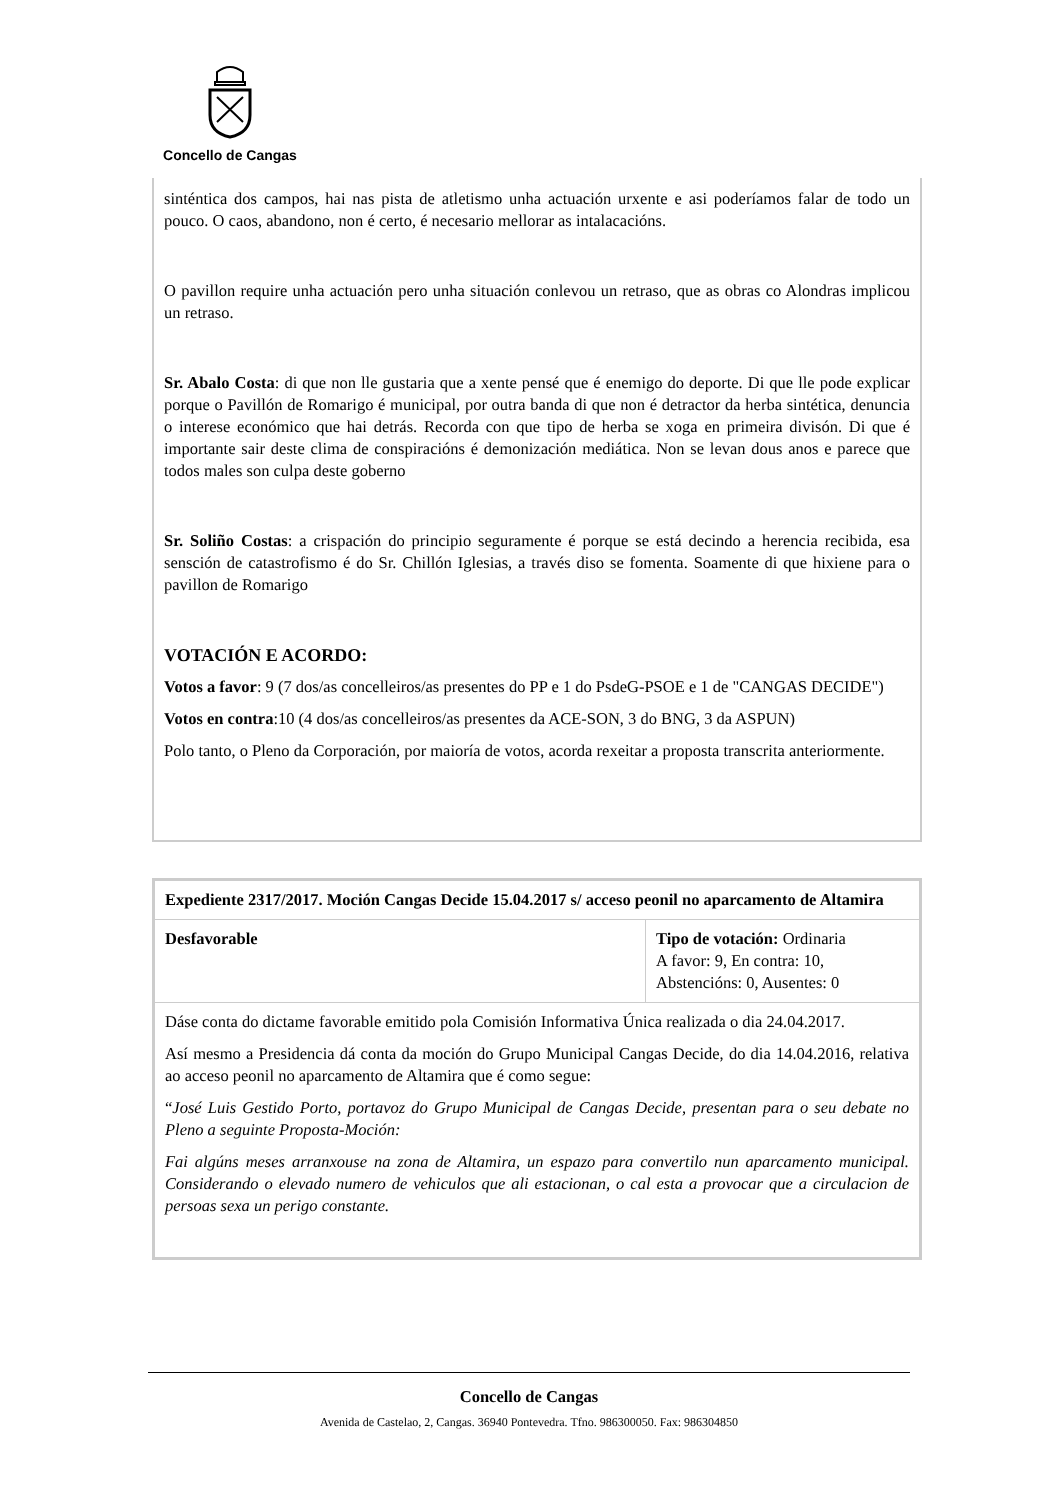Concello de Cangas
sinténtica dos campos, hai nas pista de atletismo unha actuación urxente e asi poderíamos falar de todo un pouco. O caos, abandono, non é certo, é necesario mellorar as intalacacións.
O pavillon require unha actuación pero unha situación conlevou un retraso, que as obras co Alondras implicou un retraso.
Sr. Abalo Costa: di que non lle gustaria que a xente pensé que é enemigo do deporte. Di que lle pode explicar porque o Pavillón de Romarigo é municipal, por outra banda di que non é detractor da herba sintética, denuncia o interese económico que hai detrás. Recorda con que tipo de herba se xoga en primeira divisón. Di que é importante sair deste clima de conspiracións é demonización mediática. Non se levan dous anos e parece que todos males son culpa deste goberno
Sr. Soliño Costas: a crispación do principio seguramente é porque se está decindo a herencia recibida, esa sensción de catastrofismo é do Sr. Chillón Iglesias, a través diso se fomenta. Soamente di que hixiene para o pavillon de Romarigo
VOTACIÓN E ACORDO:
Votos a favor: 9 (7 dos/as concelleiros/as presentes do PP e 1 do PsdeG-PSOE e 1 de "CANGAS DECIDE")
Votos en contra:10 (4 dos/as concelleiros/as presentes da ACE-SON, 3 do BNG, 3 da ASPUN)
Polo tanto, o Pleno da Corporación, por maioría de votos, acorda rexeitar a proposta transcrita anteriormente.
| Expediente 2317/2017. Moción Cangas Decide 15.04.2017 s/ acceso peonil no aparcamento de Altamira | |
| Desfavorable | Tipo de votación: Ordinaria A favor: 9, En contra: 10, Abstencións: 0, Ausentes: 0 |
| Dáse conta do dictame favorable emitido pola Comisión Informativa Única realizada o dia 24.04.2017. Así mesmo a Presidencia dá conta da moción do Grupo Municipal Cangas Decide, do dia 14.04.2016, relativa ao acceso peonil no aparcamento de Altamira que é como segue: “ José Luis Gestido Porto, portavoz do Grupo Municipal de Cangas Decide, presentan para o seu debate no Pleno a seguinte Proposta-Moción: Fai algúns meses arranxouse na zona de Altamira, un espazo para convertilo nun aparcamento municipal. Considerando o elevado numero de vehiculos que ali estacionan, o cal esta a provocar que a circulacion de persoas sexa un perigo constante. | |
Concello de Cangas
Avenida de Castelao, 2, Cangas. 36940 Pontevedra. Tfno. 986300050. Fax: 986304850